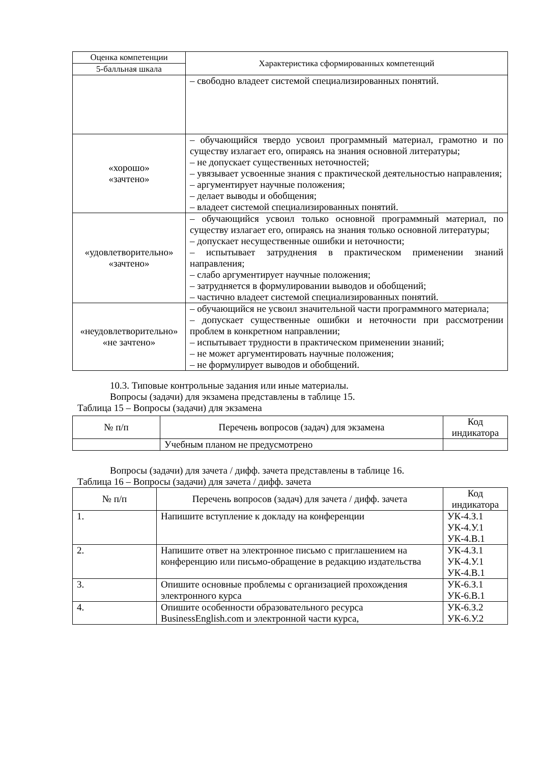| Оценка компетенции | Характеристика сформированных компетенций |
| --- | --- |
| 5-балльная шкала | |
| | – свободно владеет системой специализированных понятий. |
| «хорошо» «зачтено» | – обучающийся твердо усвоил программный материал, грамотно и по существу излагает его, опираясь на знания основной литературы; – не допускает существенных неточностей; – увязывает усвоенные знания с практической деятельностью направления; – аргументирует научные положения; – делает выводы и обобщения; – владеет системой специализированных понятий. |
| «удовлетворительно» «зачтено» | – обучающийся усвоил только основной программный материал, по существу излагает его, опираясь на знания только основной литературы; – допускает несущественные ошибки и неточности; – испытывает затруднения в практическом применении знаний направления; – слабо аргументирует научные положения; – затрудняется в формулировании выводов и обобщений; – частично владеет системой специализированных понятий. |
| «неудовлетворительно» «не зачтено» | – обучающийся не усвоил значительной части программного материала; – допускает существенные ошибки и неточности при рассмотрении проблем в конкретном направлении; – испытывает трудности в практическом применении знаний; – не может аргументировать научные положения; – не формулирует выводов и обобщений. |
10.3. Типовые контрольные задания или иные материалы.
Вопросы (задачи) для экзамена представлены в таблице 15.
Таблица 15 – Вопросы (задачи) для экзамена
| № п/п | Перечень вопросов (задач) для экзамена | Код индикатора |
| --- | --- | --- |
| | Учебным планом не предусмотрено | |
Вопросы (задачи) для зачета / дифф. зачета представлены в таблице 16.
Таблица 16 – Вопросы (задачи) для зачета / дифф. зачета
| № п/п | Перечень вопросов (задач) для зачета / дифф. зачета | Код индикатора |
| --- | --- | --- |
| 1. | Напишите вступление к докладу на конференции | УК-4.З.1 УК-4.У.1 УК-4.В.1 |
| 2. | Напишите ответ на электронное письмо с приглашением на конференцию или письмо-обращение в редакцию издательства | УК-4.З.1 УК-4.У.1 УК-4.В.1 |
| 3. | Опишите основные проблемы с организацией прохождения электронного курса | УК-6.З.1 УК-6.В.1 |
| 4. | Опишите особенности образовательного ресурса BusinessEnglish.com и электронной части курса, | УК-6.З.2 УК-6.У.2 |